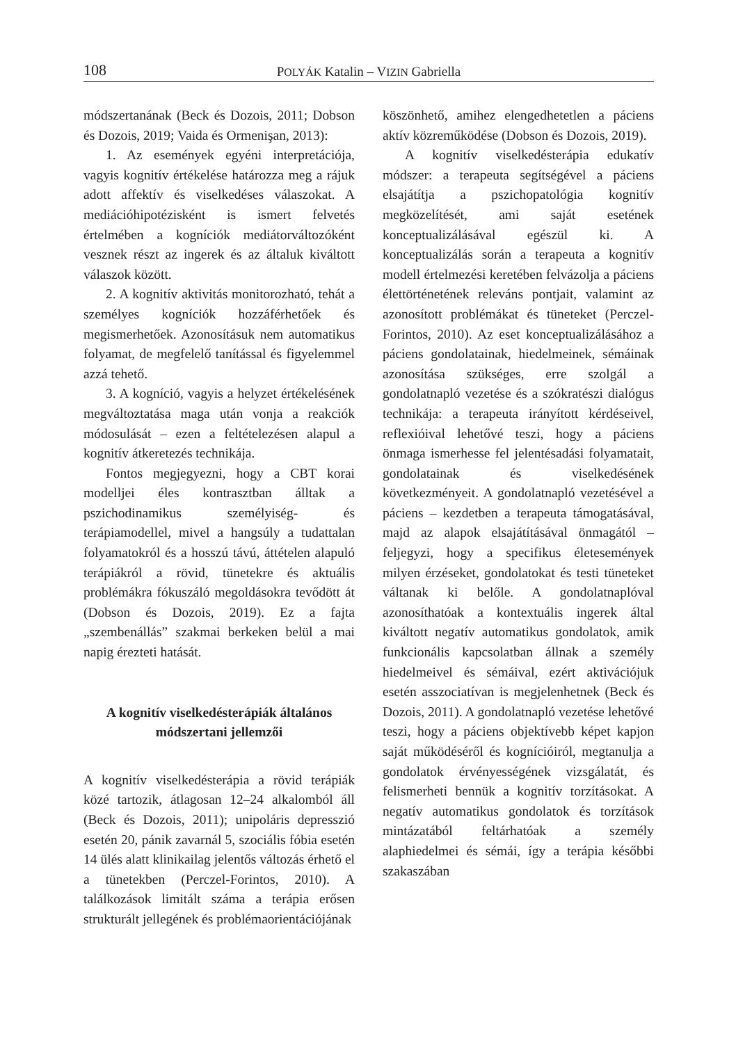108 POLYÁK Katalin – VIZIN Gabriella
módszertanának (Beck és Dozois, 2011; Dobson és Dozois, 2019; Vaida és Ormenişan, 2013):
1. Az események egyéni interpretációja, vagyis kognitív értékelése határozza meg a rájuk adott affektív és viselkedéses válaszokat. A mediációhipotézisként is ismert felvetés értelmében a kogníciók mediátorváltozóként vesznek részt az ingerek és az általuk kiváltott válaszok között.
2. A kognitív aktivitás monitorozható, tehát a személyes kogníciók hozzáférhetőek és megismerhetőek. Azonosításuk nem automatikus folyamat, de megfelelő tanítással és figyelemmel azzá tehető.
3. A kogníció, vagyis a helyzet értékelésének megváltoztatása maga után vonja a reakciók módosulását – ezen a feltételezésen alapul a kognitív átkeretezés technikája.
Fontos megjegyezni, hogy a CBT korai modelljei éles kontrasztban álltak a pszichodinamikus személyiség- és terápiamodellel, mivel a hangsúly a tudattalan folyamatokról és a hosszú távú, áttételen alapuló terápiákról a rövid, tünetekre és aktuális problémákra fókuszáló megoldásokra tevődött át (Dobson és Dozois, 2019). Ez a fajta „szembenállás” szakmai berkeken belül a mai napig érezteti hatását.
A kognitív viselkedésterápiák általános módszertani jellemzői
A kognitív viselkedésterápia a rövid terápiák közé tartozik, átlagosan 12–24 alkalomból áll (Beck és Dozois, 2011); unipoláris depresszió esetén 20, pánik zavarnál 5, szociális fóbia esetén 14 ülés alatt klinikailag jelentős változás érhető el a tünetekben (Perczel-Forintos, 2010). A találkozások limitált száma a terápia erősen strukturált jellegének és problémaorientációjának
köszönhető, amihez elengedhetetlen a páciens aktív közreműködése (Dobson és Dozois, 2019).
A kognitív viselkedésterápia edukatív módszer: a terapeuta segítségével a páciens elsajátítja a pszichopatológia kognitív megközelítését, ami saját esetének konceptualizálásával egészül ki. A konceptualizálás során a terapeuta a kognitív modell értelmezési keretében felvázolja a páciens élettörténetének releváns pontjait, valamint az azonosított problémákat és tüneteket (Perczel-Forintos, 2010). Az eset konceptualizálásához a páciens gondolatainak, hiedelmeinek, sémáinak azonosítása szükséges, erre szolgál a gondolatnapló vezetése és a szókratészi dialógus technikája: a terapeuta irányított kérdéseivel, reflexióival lehetővé teszi, hogy a páciens önmaga ismerhesse fel jelentésadási folyamatait, gondolatainak és viselkedésének következményeit. A gondolatnapló vezetésével a páciens – kezdetben a terapeuta támogatásával, majd az alapok elsajátításával önmagától – feljegyzi, hogy a specifikus életesemények milyen érzéseket, gondolatokat és testi tüneteket váltanak ki belőle. A gondolatnaplóval azonosíthatóak a kontextuális ingerek által kiváltott negatív automatikus gondolatok, amik funkcionális kapcsolatban állnak a személy hiedelmeivel és sémáival, ezért aktivációjuk esetén asszociatívan is megjelenhetnek (Beck és Dozois, 2011). A gondolatnapló vezetése lehetővé teszi, hogy a páciens objektívebb képet kapjon saját működéséről és kognícióiról, megtanulja a gondolatok érvényességének vizsgálatát, és felismerheti bennük a kognitív torzításokat. A negatív automatikus gondolatok és torzítások mintázatából feltárhatóak a személy alaphiedelmei és sémái, így a terápia későbbi szakaszában